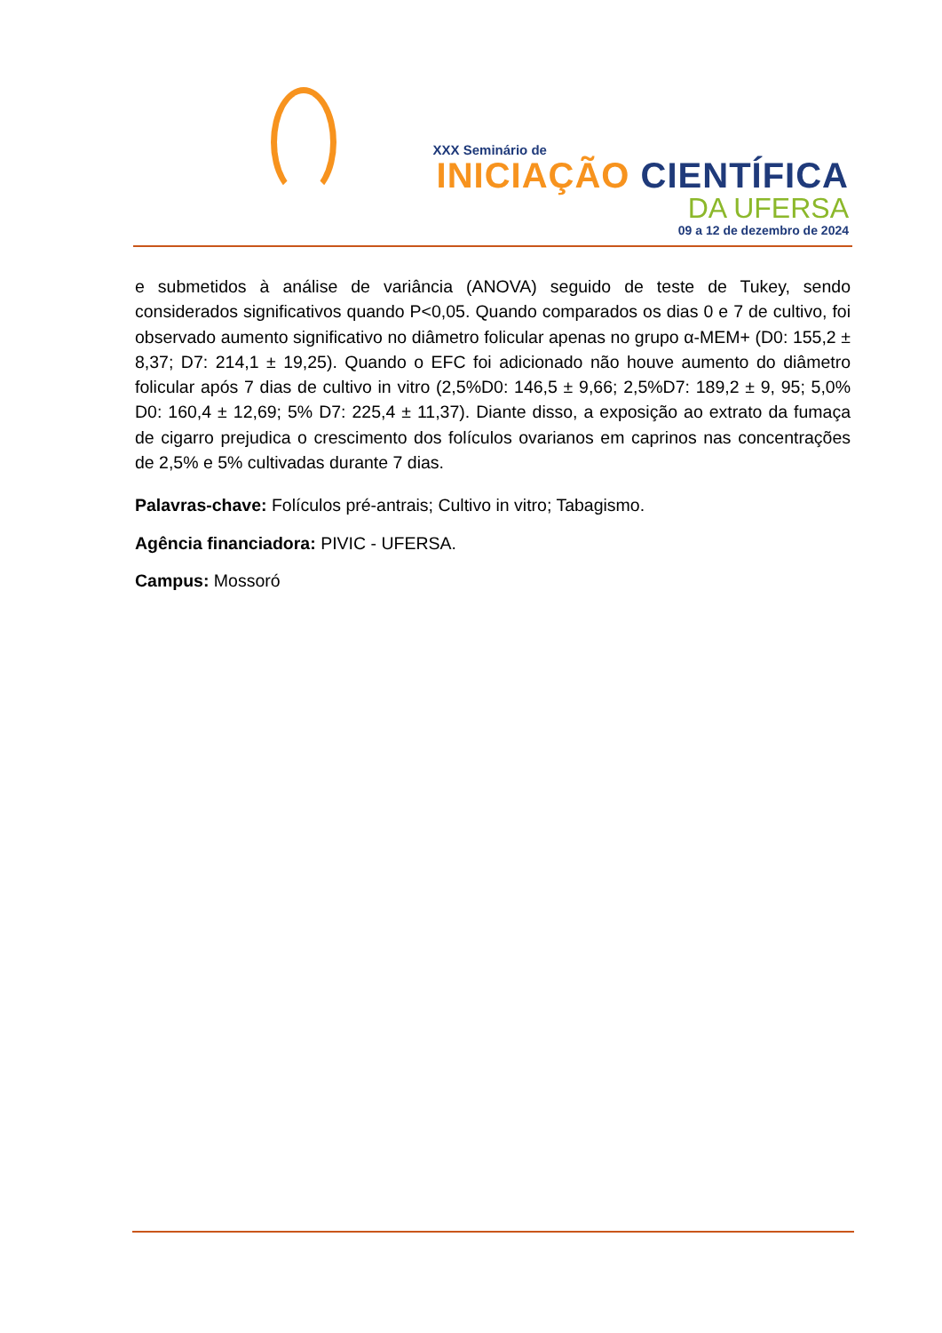XXX Seminário de
INICIAÇÃO CIENTÍFICA
DA UFERSA
09 a 12 de dezembro de 2024
e submetidos à análise de variância (ANOVA) seguido de teste de Tukey, sendo considerados significativos quando P<0,05. Quando comparados os dias 0 e 7 de cultivo, foi observado aumento significativo no diâmetro folicular apenas no grupo α-MEM+ (D0: 155,2 ± 8,37; D7: 214,1 ± 19,25). Quando o EFC foi adicionado não houve aumento do diâmetro folicular após 7 dias de cultivo in vitro (2,5%D0: 146,5 ± 9,66; 2,5%D7: 189,2 ± 9, 95; 5,0% D0: 160,4 ± 12,69; 5% D7: 225,4 ± 11,37). Diante disso, a exposição ao extrato da fumaça de cigarro prejudica o crescimento dos folículos ovarianos em caprinos nas concentrações de 2,5% e 5% cultivadas durante 7 dias.
Palavras-chave: Folículos pré-antrais; Cultivo in vitro; Tabagismo.
Agência financiadora: PIVIC - UFERSA.
Campus: Mossoró